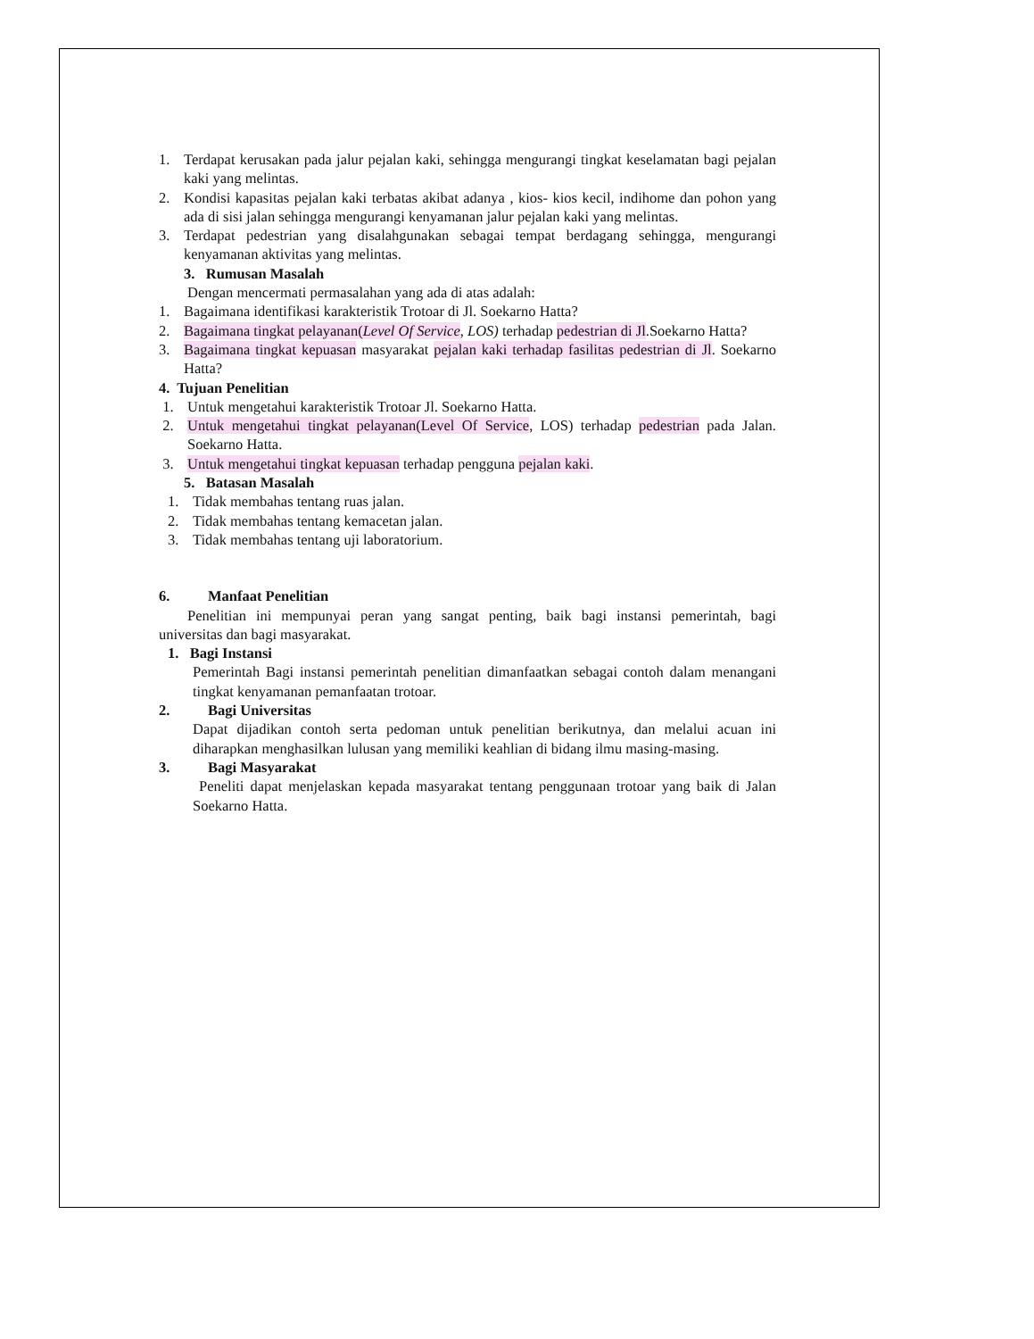1. Terdapat kerusakan pada jalur pejalan kaki, sehingga mengurangi tingkat keselamatan bagi pejalan kaki yang melintas.
2. Kondisi kapasitas pejalan kaki terbatas akibat adanya , kios- kios kecil, indihome dan pohon yang ada di sisi jalan sehingga mengurangi kenyamanan jalur pejalan kaki yang melintas.
3. Terdapat pedestrian yang disalahgunakan sebagai tempat berdagang sehingga, mengurangi kenyamanan aktivitas yang melintas.
3. Rumusan Masalah
Dengan mencermati permasalahan yang ada di atas adalah:
1. Bagaimana identifikasi karakteristik Trotoar di Jl. Soekarno Hatta?
2. Bagaimana tingkat pelayanan(Level Of Service, LOS) terhadap pedestrian di Jl.Soekarno Hatta?
3. Bagaimana tingkat kepuasan masyarakat pejalan kaki terhadap fasilitas pedestrian di Jl. Soekarno Hatta?
4. Tujuan Penelitian
1. Untuk mengetahui karakteristik Trotoar Jl. Soekarno Hatta.
2. Untuk mengetahui tingkat pelayanan(Level Of Service, LOS) terhadap pedestrian pada Jalan. Soekarno Hatta.
3. Untuk mengetahui tingkat kepuasan terhadap pengguna pejalan kaki.
5. Batasan Masalah
1. Tidak membahas tentang ruas jalan.
2. Tidak membahas tentang kemacetan jalan.
3. Tidak membahas tentang uji laboratorium.
6. Manfaat Penelitian
Penelitian ini mempunyai peran yang sangat penting, baik bagi instansi pemerintah, bagi universitas dan bagi masyarakat.
1. Bagi Instansi
Pemerintah Bagi instansi pemerintah penelitian dimanfaatkan sebagai contoh dalam menangani tingkat kenyamanan pemanfaatan trotoar.
2. Bagi Universitas
Dapat dijadikan contoh serta pedoman untuk penelitian berikutnya, dan melalui acuan ini diharapkan menghasilkan lulusan yang memiliki keahlian di bidang ilmu masing-masing.
3. Bagi Masyarakat
Peneliti dapat menjelaskan kepada masyarakat tentang penggunaan trotoar yang baik di Jalan Soekarno Hatta.